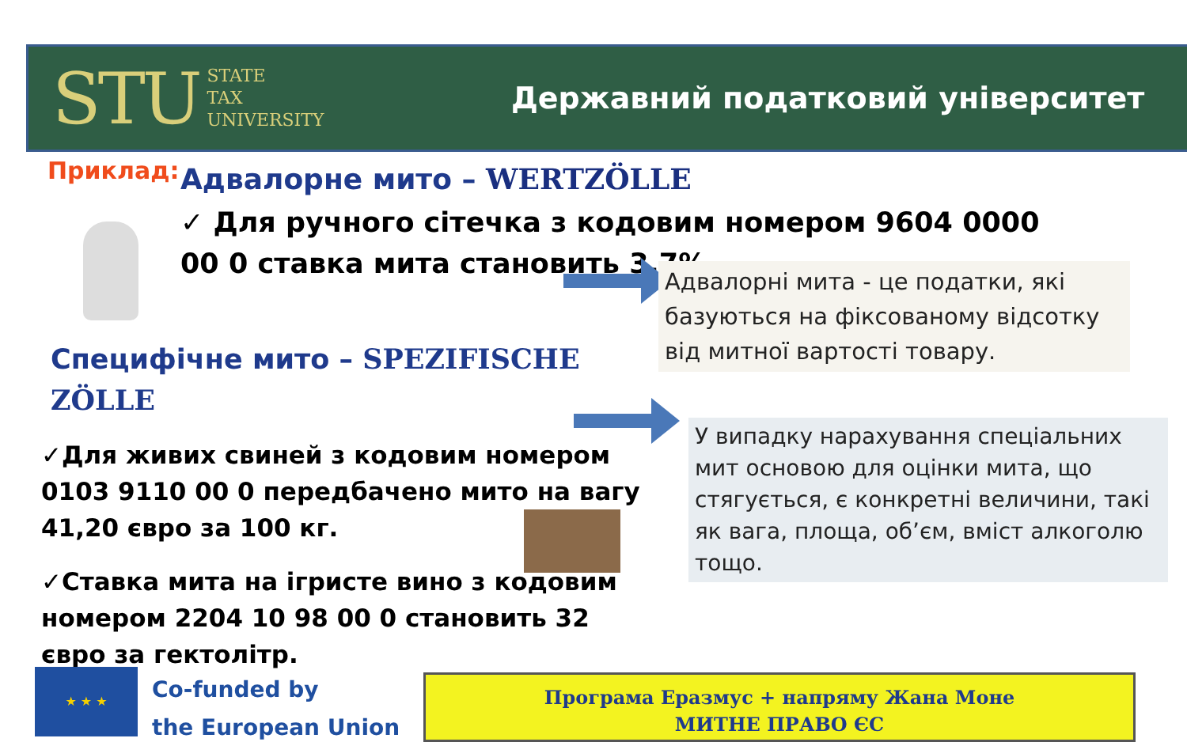STU STATE
TAX
UNIVERSITY
Державний податковий університет
Приклад: Адвалорне мито – WERTZÖLLE
✓ Для ручного сітечка з кодовим номером 9604 0000 00 0 ставка мита становить 3,7%.
Адвалорні мита - це податки, які базуються на фіксованому відсотку від митної вартості товару.
Специфічне мито – SPEZIFISCHE ZÖLLE
У випадку нарахування спеціальних мит основою для оцінки мита, що стягується, є конкретні величини, такі як вага, площа, об’єм, вміст алкоголю тощо.
✓Для живих свиней з кодовим номером 0103 9110 00 0 передбачено мито на вагу 41,20 євро за 100 кг.
✓Ставка мита на ігристе вино з кодовим номером 2204 10 98 00 0 становить 32 євро за гектолітр.
★ ★ ★
Co-funded by
the European Union
Програма Еразмус + напряму Жана Моне
МИТНЕ ПРАВО ЄС